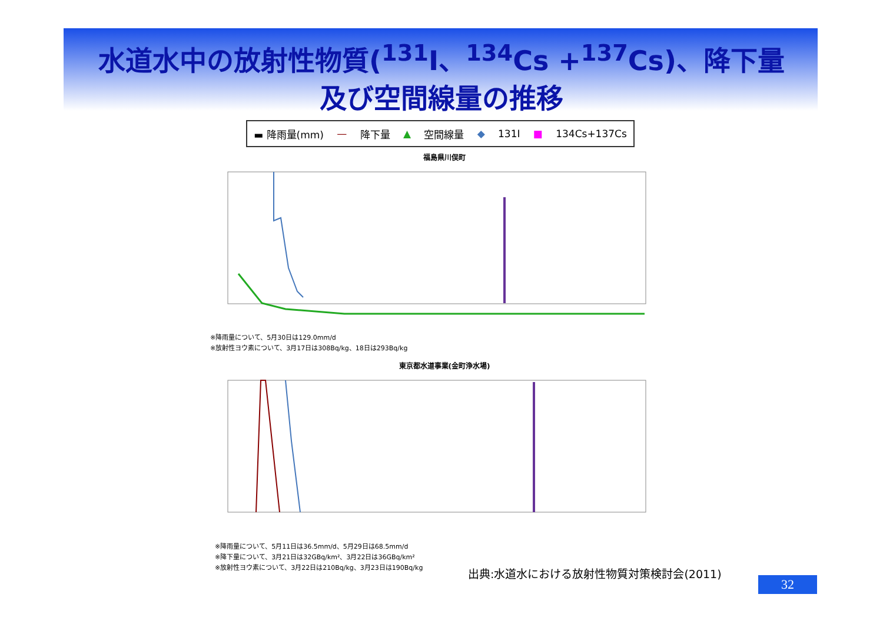水道水中の放射性物質(<sup>131</sup>I、<sup>134</sup>Cs +<sup>137</sup>Cs)、降下量
及び空間線量の推移
▬ 降雨量(mm) — 降下量 ▲ 空間線量 ◆ 131I ■ 134Cs+137Cs
福島県川俣町
※降雨量について、5月30日は129.0mm/d
※放射性ヨウ素について、3月17日は308Bq/kg、18日は293Bq/kg
東京都水道事業(金町浄水場)
※降雨量について、5月11日は36.5mm/d、5月29日は68.5mm/d
※降下量について、3月21日は32GBq/km²、3月22日は36GBq/km²
※放射性ヨウ素について、3月22日は210Bq/kg、3月23日は190Bq/kg
出典:水道水における放射性物質対策検討会(2011)
32